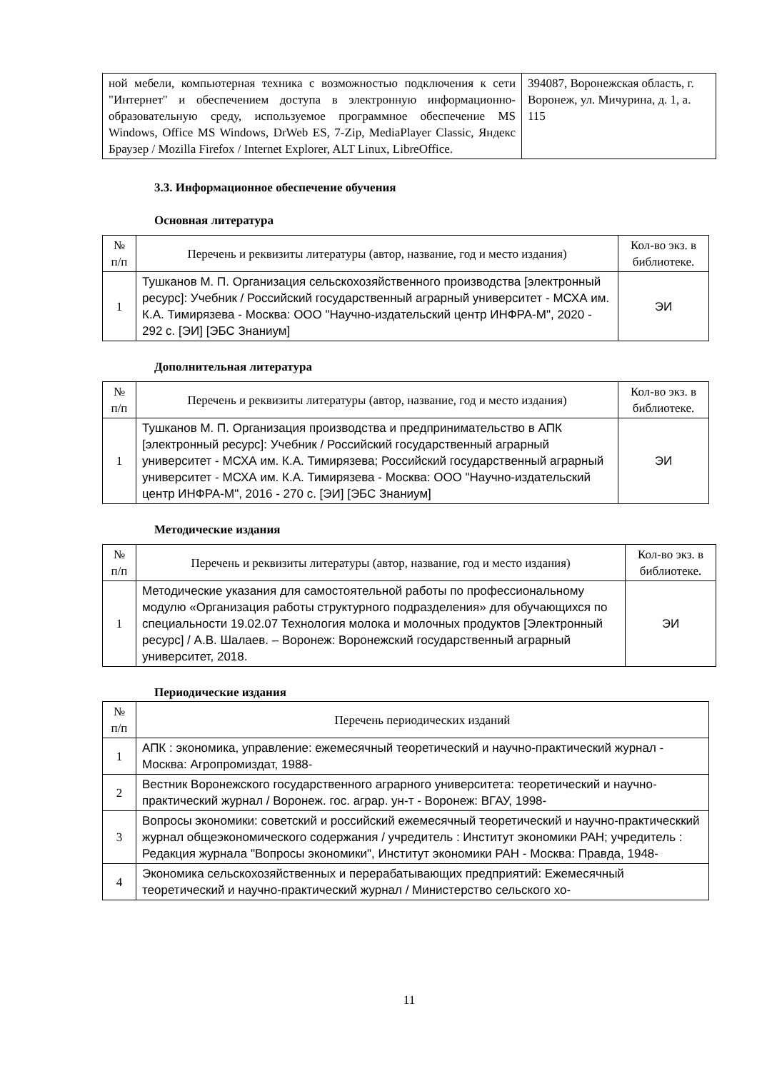| ной мебели, компьютерная техника с возможностью подключения к сети "Интернет" и обеспечением доступа в электронную информационно-образовательную среду, используемое программное обеспечение MS Windows, Office MS Windows, DrWeb ES, 7-Zip, MediaPlayer Classic, Яндекс Браузер / Mozilla Firefox / Internet Explorer, ALT Linux, LibreOffice. | 394087, Воронежская область, г. Воронеж, ул. Мичурина, д. 1, а. 115 |
3.3. Информационное обеспечение обучения
Основная литература
| № п/п | Перечень и реквизиты литературы (автор, название, год и место издания) | Кол-во экз. в библиотеке. |
| --- | --- | --- |
| 1 | Тушканов М. П. Организация сельскохозяйственного производства [электронный ресурс]: Учебник / Российский государственный аграрный университет - МСХА им. К.А. Тимирязева - Москва: ООО "Научно-издательский центр ИНФРА-М", 2020 - 292 с. [ЭИ] [ЭБС Знаниум] | ЭИ |
Дополнительная литература
| № п/п | Перечень и реквизиты литературы (автор, название, год и место издания) | Кол-во экз. в библиотеке. |
| --- | --- | --- |
| 1 | Тушканов М. П. Организация производства и предпринимательство в АПК [электронный ресурс]: Учебник / Российский государственный аграрный университет - МСХА им. К.А. Тимирязева; Российский государственный аграрный университет - МСХА им. К.А. Тимирязева - Москва: ООО "Научно-издательский центр ИНФРА-М", 2016 - 270 с. [ЭИ] [ЭБС Знаниум] | ЭИ |
Методические издания
| № п/п | Перечень и реквизиты литературы (автор, название, год и место издания) | Кол-во экз. в библиотеке. |
| --- | --- | --- |
| 1 | Методические указания для самостоятельной работы по профессиональному модулю «Организация работы структурного подразделения» для обучающихся по специальности 19.02.07 Технология молока и молочных продуктов [Электронный ресурс] / А.В. Шалаев. – Воронеж: Воронежский государственный аграрный университет, 2018. | ЭИ |
Периодические издания
| № п/п | Перечень периодических изданий |
| --- | --- |
| 1 | АПК : экономика, управление: ежемесячный теоретический и научно-практический журнал - Москва: Агропромиздат, 1988- |
| 2 | Вестник Воронежского государственного аграрного университета: теоретический и научно-практический журнал / Воронеж. гос. аграр. ун-т - Воронеж: ВГАУ, 1998- |
| 3 | Вопросы экономики: советский и российский ежемесячный теоретический и научно-практическкий журнал общеэкономического содержания / учредитель : Институт экономики РАН; учредитель : Редакция журнала "Вопросы экономики", Институт экономики РАН - Москва: Правда, 1948- |
| 4 | Экономика сельскохозяйственных и перерабатывающих предприятий: Ежемесячный теоретический и научно-практический журнал / Министерство сельского хо- |
11